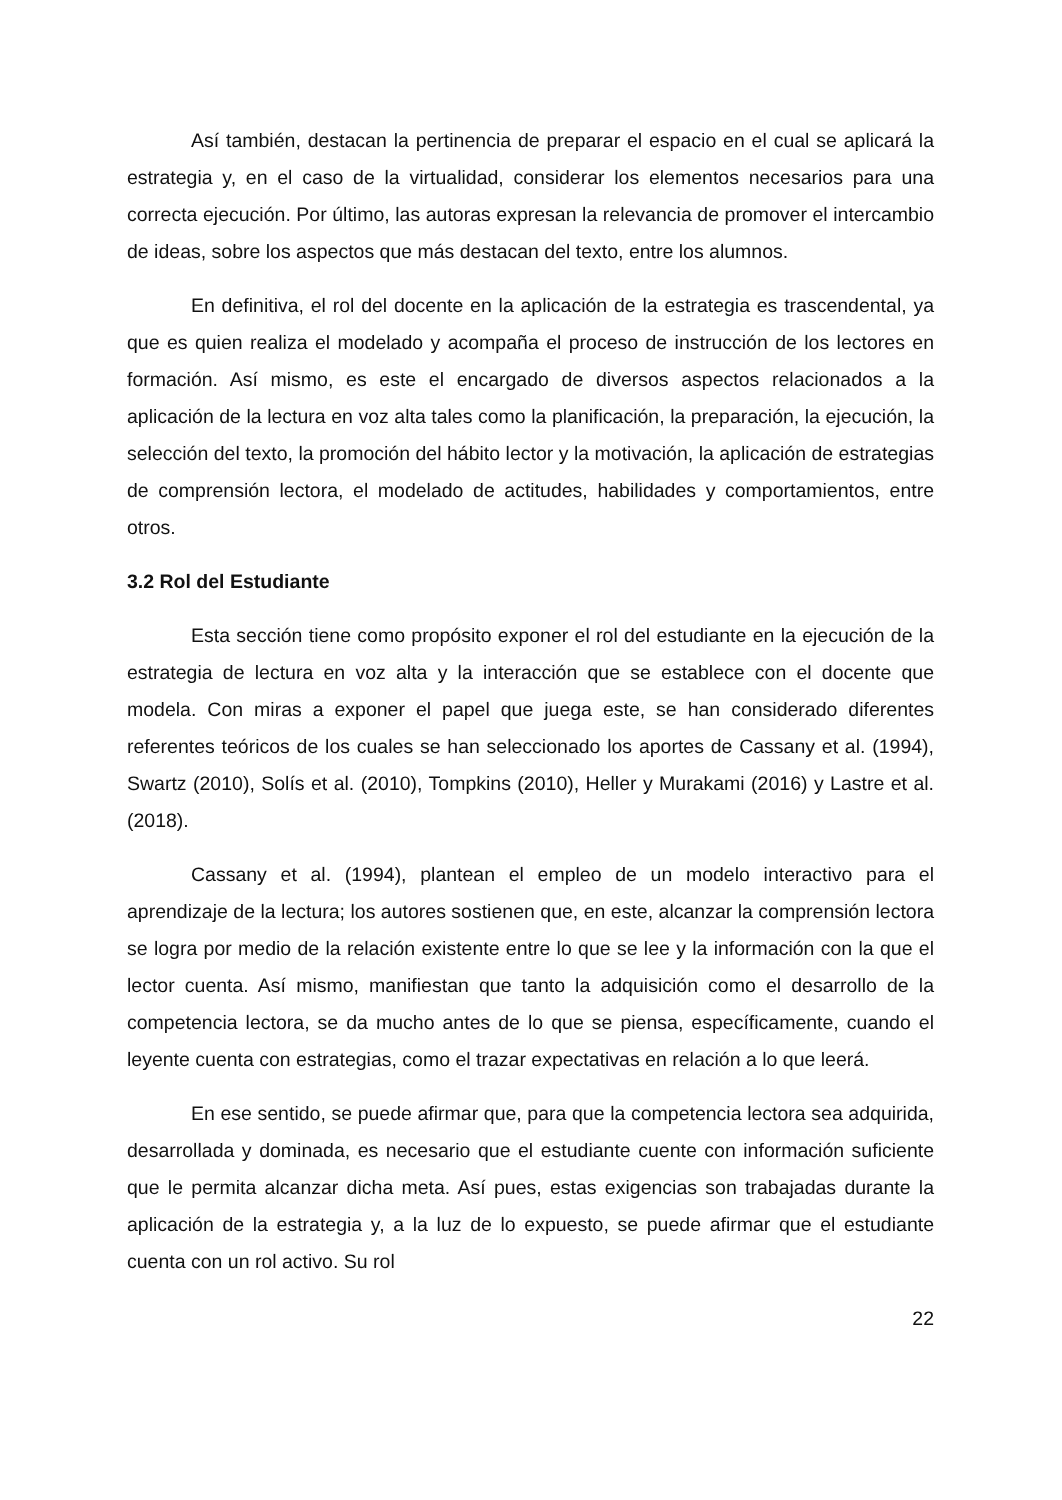Así también, destacan la pertinencia de preparar el espacio en el cual se aplicará la estrategia y, en el caso de la virtualidad, considerar los elementos necesarios para una correcta ejecución. Por último, las autoras expresan la relevancia de promover el intercambio de ideas, sobre los aspectos que más destacan del texto, entre los alumnos.
En definitiva, el rol del docente en la aplicación de la estrategia es trascendental, ya que es quien realiza el modelado y acompaña el proceso de instrucción de los lectores en formación. Así mismo, es este el encargado de diversos aspectos relacionados a la aplicación de la lectura en voz alta tales como la planificación, la preparación, la ejecución, la selección del texto, la promoción del hábito lector y la motivación, la aplicación de estrategias de comprensión lectora, el modelado de actitudes, habilidades y comportamientos, entre otros.
3.2 Rol del Estudiante
Esta sección tiene como propósito exponer el rol del estudiante en la ejecución de la estrategia de lectura en voz alta y la interacción que se establece con el docente que modela. Con miras a exponer el papel que juega este, se han considerado diferentes referentes teóricos de los cuales se han seleccionado los aportes de Cassany et al. (1994), Swartz (2010), Solís et al. (2010), Tompkins (2010), Heller y Murakami (2016) y Lastre et al. (2018).
Cassany et al. (1994), plantean el empleo de un modelo interactivo para el aprendizaje de la lectura; los autores sostienen que, en este, alcanzar la comprensión lectora se logra por medio de la relación existente entre lo que se lee y la información con la que el lector cuenta. Así mismo, manifiestan que tanto la adquisición como el desarrollo de la competencia lectora, se da mucho antes de lo que se piensa, específicamente, cuando el leyente cuenta con estrategias, como el trazar expectativas en relación a lo que leerá.
En ese sentido, se puede afirmar que, para que la competencia lectora sea adquirida, desarrollada y dominada, es necesario que el estudiante cuente con información suficiente que le permita alcanzar dicha meta. Así pues, estas exigencias son trabajadas durante la aplicación de la estrategia y, a la luz de lo expuesto, se puede afirmar que el estudiante cuenta con un rol activo. Su rol
22